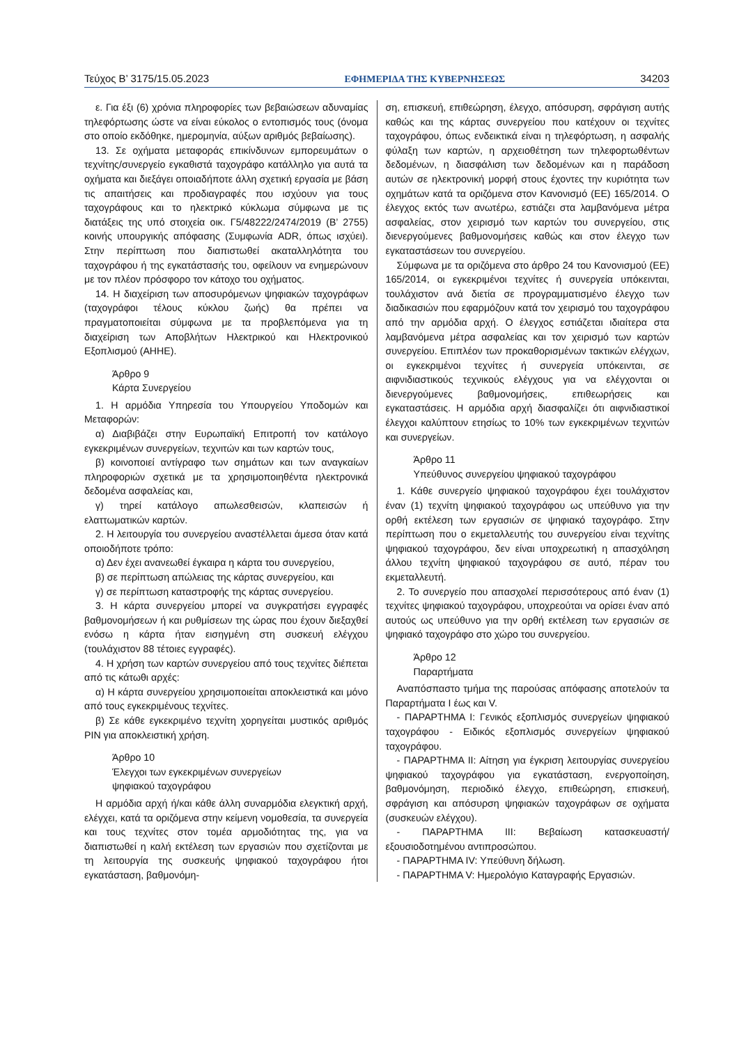Τεύχος Β’ 3175/15.05.2023 ΕΦΗΜΕΡΙΔΑ ΤΗΣ ΚΥΒΕΡΝΗΣΕΩΣ 34203
ε. Για έξι (6) χρόνια πληροφορίες των βεβαιώσεων αδυναμίας τηλεφόρτωσης ώστε να είναι εύκολος ο εντοπισμός τους (όνομα στο οποίο εκδόθηκε, ημερομηνία, αύξων αριθμός βεβαίωσης).
13. Σε οχήματα μεταφοράς επικίνδυνων εμπορευμάτων ο τεχνίτης/συνεργείο εγκαθιστά ταχογράφο κατάλληλο για αυτά τα οχήματα και διεξάγει οποιαδήποτε άλλη σχετική εργασία με βάση τις απαιτήσεις και προδιαγραφές που ισχύουν για τους ταχογράφους και το ηλεκτρικό κύκλωμα σύμφωνα με τις διατάξεις της υπό στοιχεία οικ. Γ5/48222/2474/2019 (Β’ 2755) κοινής υπουργικής απόφασης (Συμφωνία ADR, όπως ισχύει). Στην περίπτωση που διαπιστωθεί ακαταλληλότητα του ταχογράφου ή της εγκατάστασής του, οφείλουν να ενημερώνουν με τον πλέον πρόσφορο τον κάτοχο του οχήματος.
14. Η διαχείριση των αποσυρόμενων ψηφιακών ταχογράφων (ταχογράφοι τέλους κύκλου ζωής) θα πρέπει να πραγματοποιείται σύμφωνα με τα προβλεπόμενα για τη διαχείριση των Αποβλήτων Ηλεκτρικού και Ηλεκτρονικού Εξοπλισμού (ΑΗΗΕ).
Άρθρο 9
Κάρτα Συνεργείου
1. Η αρμόδια Υπηρεσία του Υπουργείου Υποδομών και Μεταφορών:
α) Διαβιβάζει στην Ευρωπαϊκή Επιτροπή τον κατάλογο εγκεκριμένων συνεργείων, τεχνιτών και των καρτών τους,
β) κοινοποιεί αντίγραφο των σημάτων και των αναγκαίων πληροφοριών σχετικά με τα χρησιμοποιηθέντα ηλεκτρονικά δεδομένα ασφαλείας και,
γ) τηρεί κατάλογο απωλεσθεισών, κλαπεισών ή ελαττωματικών καρτών.
2. Η λειτουργία του συνεργείου αναστέλλεται άμεσα όταν κατά οποιοδήποτε τρόπο:
α) Δεν έχει ανανεωθεί έγκαιρα η κάρτα του συνεργείου,
β) σε περίπτωση απώλειας της κάρτας συνεργείου, και
γ) σε περίπτωση καταστροφής της κάρτας συνεργείου.
3. Η κάρτα συνεργείου μπορεί να συγκρατήσει εγγραφές βαθμονομήσεων ή και ρυθμίσεων της ώρας που έχουν διεξαχθεί ενόσω η κάρτα ήταν εισηγμένη στη συσκευή ελέγχου (τουλάχιστον 88 τέτοιες εγγραφές).
4. Η χρήση των καρτών συνεργείου από τους τεχνίτες διέπεται από τις κάτωθι αρχές:
α) Η κάρτα συνεργείου χρησιμοποιείται αποκλειστικά και μόνο από τους εγκεκριμένους τεχνίτες.
β) Σε κάθε εγκεκριμένο τεχνίτη χορηγείται μυστικός αριθμός PIN για αποκλειστική χρήση.
Άρθρο 10
Έλεγχοι των εγκεκριμένων συνεργείων
ψηφιακού ταχογράφου
Η αρμόδια αρχή ή/και κάθε άλλη συναρμόδια ελεγκτική αρχή, ελέγχει, κατά τα οριζόμενα στην κείμενη νομοθεσία, τα συνεργεία και τους τεχνίτες στον τομέα αρμοδιότητας της, για να διαπιστωθεί η καλή εκτέλεση των εργασιών που σχετίζονται με τη λειτουργία της συσκευής ψηφιακού ταχογράφου ήτοι εγκατάσταση, βαθμονόμη-
ση, επισκευή, επιθεώρηση, έλεγχο, απόσυρση, σφράγιση αυτής καθώς και της κάρτας συνεργείου που κατέχουν οι τεχνίτες ταχογράφου, όπως ενδεικτικά είναι η τηλεφόρτωση, η ασφαλής φύλαξη των καρτών, η αρχειοθέτηση των τηλεφορτωθέντων δεδομένων, η διασφάλιση των δεδομένων και η παράδοση αυτών σε ηλεκτρονική μορφή στους έχοντες την κυριότητα των οχημάτων κατά τα οριζόμενα στον Κανονισμό (ΕΕ) 165/2014. Ο έλεγχος εκτός των ανωτέρω, εστιάζει στα λαμβανόμενα μέτρα ασφαλείας, στον χειρισμό των καρτών του συνεργείου, στις διενεργούμενες βαθμονομήσεις καθώς και στον έλεγχο των εγκαταστάσεων του συνεργείου.
Σύμφωνα με τα οριζόμενα στο άρθρο 24 του Κανονισμού (ΕΕ) 165/2014, οι εγκεκριμένοι τεχνίτες ή συνεργεία υπόκεινται, τουλάχιστον ανά διετία σε προγραμματισμένο έλεγχο των διαδικασιών που εφαρμόζουν κατά τον χειρισμό του ταχογράφου από την αρμόδια αρχή. Ο έλεγχος εστιάζεται ιδιαίτερα στα λαμβανόμενα μέτρα ασφαλείας και τον χειρισμό των καρτών συνεργείου. Επιπλέον των προκαθορισμένων τακτικών ελέγχων, οι εγκεκριμένοι τεχνίτες ή συνεργεία υπόκεινται, σε αιφνιδιαστικούς τεχνικούς ελέγχους για να ελέγχονται οι διενεργούμενες βαθμονομήσεις, επιθεωρήσεις και εγκαταστάσεις. Η αρμόδια αρχή διασφαλίζει ότι αιφνιδιαστικοί έλεγχοι καλύπτουν ετησίως το 10% των εγκεκριμένων τεχνιτών και συνεργείων.
Άρθρο 11
Υπεύθυνος συνεργείου ψηφιακού ταχογράφου
1. Κάθε συνεργείο ψηφιακού ταχογράφου έχει τουλάχιστον έναν (1) τεχνίτη ψηφιακού ταχογράφου ως υπεύθυνο για την ορθή εκτέλεση των εργασιών σε ψηφιακό ταχογράφο. Στην περίπτωση που ο εκμεταλλευτής του συνεργείου είναι τεχνίτης ψηφιακού ταχογράφου, δεν είναι υποχρεωτική η απασχόληση άλλου τεχνίτη ψηφιακού ταχογράφου σε αυτό, πέραν του εκμεταλλευτή.
2. Το συνεργείο που απασχολεί περισσότερους από έναν (1) τεχνίτες ψηφιακού ταχογράφου, υποχρεούται να ορίσει έναν από αυτούς ως υπεύθυνο για την ορθή εκτέλεση των εργασιών σε ψηφιακό ταχογράφο στο χώρο του συνεργείου.
Άρθρο 12
Παραρτήματα
Αναπόσπαστο τμήμα της παρούσας απόφασης αποτελούν τα Παραρτήματα Ι έως και V.
- ΠΑΡΑΡΤΗΜΑ Ι: Γενικός εξοπλισμός συνεργείων ψηφιακού ταχογράφου - Ειδικός εξοπλισμός συνεργείων ψηφιακού ταχογράφου.
- ΠΑΡΑΡΤΗΜΑ ΙΙ: Αίτηση για έγκριση λειτουργίας συνεργείου ψηφιακού ταχογράφου για εγκατάσταση, ενεργοποίηση, βαθμονόμηση, περιοδικό έλεγχο, επιθεώρηση, επισκευή, σφράγιση και απόσυρση ψηφιακών ταχογράφων σε οχήματα (συσκευών ελέγχου).
- ΠΑΡΑΡΤΗΜΑ ΙΙΙ: Βεβαίωση κατασκευαστή/εξουσιοδοτημένου αντιπροσώπου.
- ΠΑΡΑΡΤΗΜΑ IV: Υπεύθυνη δήλωση.
- ΠΑΡΑΡΤΗΜΑ V: Ημερολόγιο Καταγραφής Εργασιών.